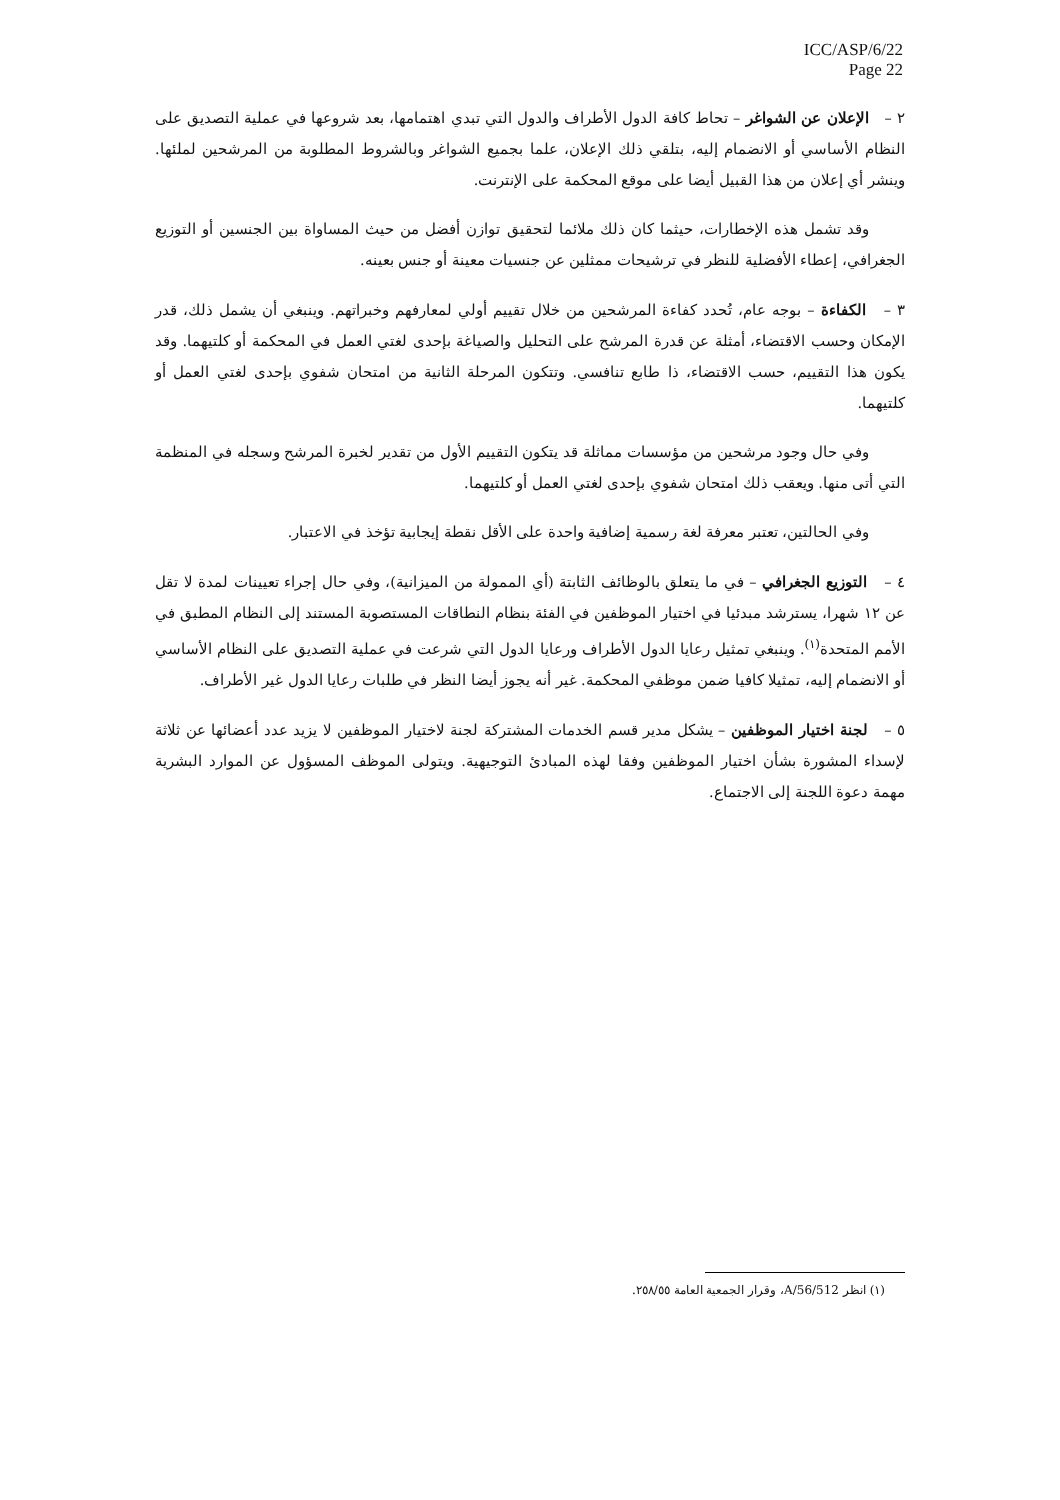ICC/ASP/6/22
Page 22
٢ – الإعلان عن الشواغر – تحاط كافة الدول الأطراف والدول التي تبدي اهتمامها، بعد شروعها في عملية التصديق على النظام الأساسي أو الانضمام إليه، بتلقي ذلك الإعلان، علما بجميع الشواغر وبالشروط المطلوبة من المرشحين لملئها. وينشر أي إعلان من هذا القبيل أيضا على موقع المحكمة على الإنترنت.
وقد تشمل هذه الإخطارات، حيثما كان ذلك ملائما لتحقيق توازن أفضل من حيث المساواة بين الجنسين أو التوزيع الجغرافي، إعطاء الأفضلية للنظر في ترشيحات ممثلين عن جنسيات معينة أو جنس بعينه.
٣ – الكفاءة – بوجه عام، تُحدد كفاءة المرشحين من خلال تقييم أولي لمعارفهم وخبراتهم. وينبغي أن يشمل ذلك، قدر الإمكان وحسب الاقتضاء، أمثلة عن قدرة المرشح على التحليل والصياغة بإحدى لغتي العمل في المحكمة أو كلتيهما. وقد يكون هذا التقييم، حسب الاقتضاء، ذا طابع تنافسي. وتتكون المرحلة الثانية من امتحان شفوي بإحدى لغتي العمل أو كلتيهما.
وفي حال وجود مرشحين من مؤسسات مماثلة قد يتكون التقييم الأول من تقدير لخبرة المرشح وسجله في المنظمة التي أتى منها. ويعقب ذلك امتحان شفوي بإحدى لغتي العمل أو كلتيهما.
وفي الحالتين، تعتبر معرفة لغة رسمية إضافية واحدة على الأقل نقطة إيجابية تؤخذ في الاعتبار.
٤ – التوزيع الجغرافي – في ما يتعلق بالوظائف الثابتة (أي الممولة من الميزانية)، وفي حال إجراء تعيينات لمدة لا تقل عن ١٢ شهرا، يسترشد مبدئيا في اختيار الموظفين في الفئة بنظام النطاقات المستصوبة المستند إلى النظام المطبق في الأمم المتحدة<sup>(١)</sup>. وينبغي تمثيل رعايا الدول الأطراف ورعايا الدول التي شرعت في عملية التصديق على النظام الأساسي أو الانضمام إليه، تمثيلا كافيا ضمن موظفي المحكمة. غير أنه يجوز أيضا النظر في طلبات رعايا الدول غير الأطراف.
٥ – لجنة اختيار الموظفين – يشكل مدير قسم الخدمات المشتركة لجنة لاختيار الموظفين لا يزيد عدد أعضائها عن ثلاثة لإسداء المشورة بشأن اختيار الموظفين وفقا لهذه المبادئ التوجيهية. ويتولى الموظف المسؤول عن الموارد البشرية مهمة دعوة اللجنة إلى الاجتماع.
(١) انظر A/56/512، وقرار الجمعية العامة ٢٥٨/٥٥.